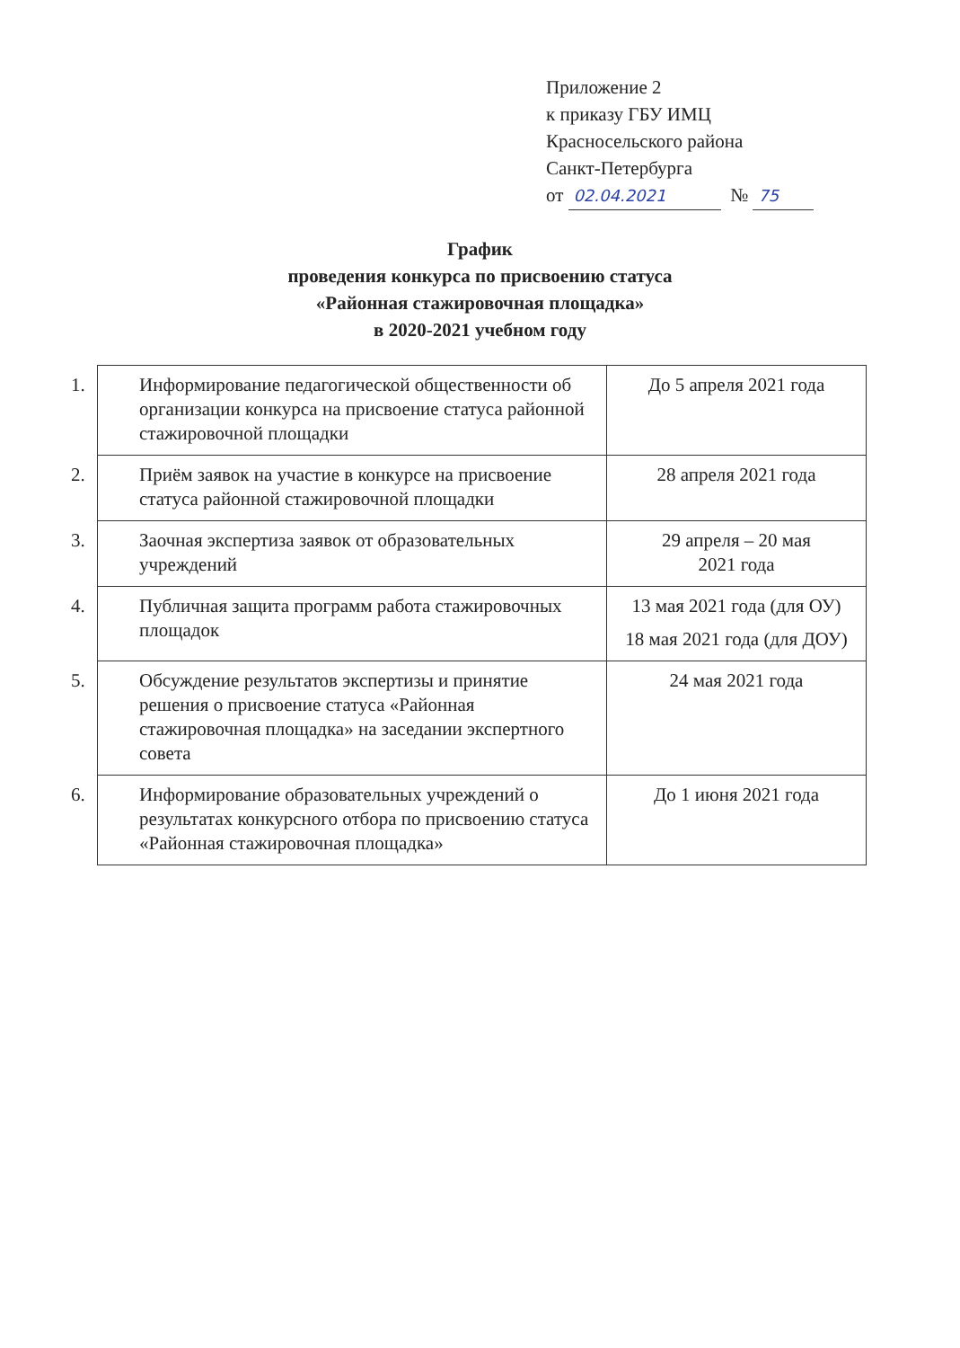Приложение 2
к приказу ГБУ ИМЦ
Красносельского района
Санкт-Петербурга
от 02.04.2021 № 75
График
проведения конкурса по присвоению статуса
«Районная стажировочная площадка»
в 2020-2021 учебном году
| 1. Информирование педагогической общественности об организации конкурса на присвоение статуса районной стажировочной площадки | До 5 апреля 2021 года |
| 2. Приём заявок на участие в конкурсе на присвоение статуса районной стажировочной площадки | 28 апреля 2021 года |
| 3. Заочная экспертиза заявок от образовательных учреждений | 29 апреля – 20 мая 2021 года |
| 4. Публичная защита программ работа стажировочных площадок | 13 мая 2021 года (для ОУ) 18 мая 2021 года (для ДОУ) |
| 5. Обсуждение результатов экспертизы и принятие решения о присвоение статуса «Районная стажировочная площадка» на заседании экспертного совета | 24 мая 2021 года |
| 6. Информирование образовательных учреждений о результатах конкурсного отбора по присвоению статуса «Районная стажировочная площадка» | До 1 июня 2021 года |